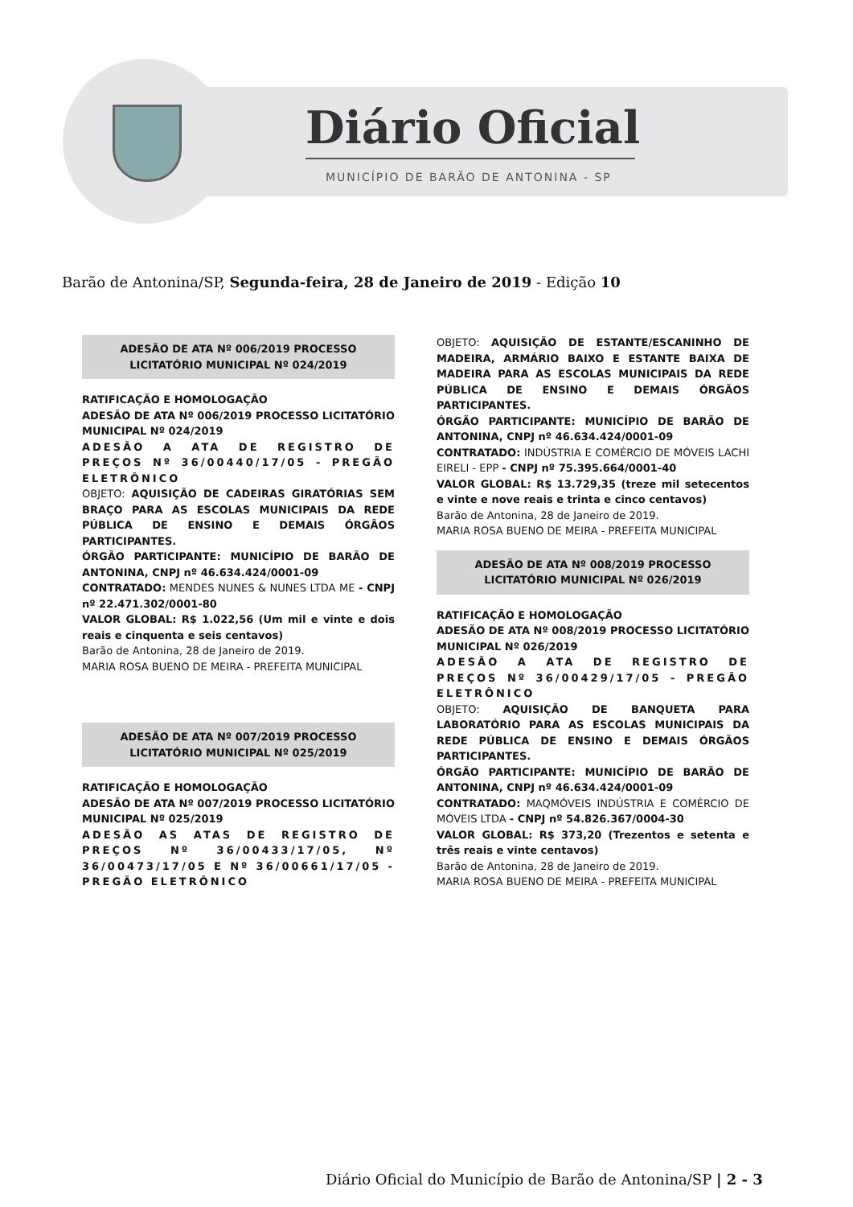Diário Oficial
MUNICÍPIO DE BARÃO DE ANTONINA - SP
Barão de Antonina/SP, Segunda-feira, 28 de Janeiro de 2019 - Edição 10
ADESÃO DE ATA Nº 006/2019 PROCESSO LICITATÓRIO MUNICIPAL Nº 024/2019
RATIFICAÇÃO E HOMOLOGAÇÃO
ADESÃO DE ATA Nº 006/2019 PROCESSO LICITATÓRIO MUNICIPAL Nº 024/2019
ADESÃO A ATA DE REGISTRO DE PREÇOS Nº 36/00440/17/05 - PREGÃO ELETRÔNICO
OBJETO: AQUISIÇÃO DE CADEIRAS GIRATÓRIAS SEM BRAÇO PARA AS ESCOLAS MUNICIPAIS DA REDE PÚBLICA DE ENSINO E DEMAIS ÓRGÃOS PARTICIPANTES.
ÓRGÃO PARTICIPANTE: MUNICÍPIO DE BARÃO DE ANTONINA, CNPJ nº 46.634.424/0001-09
CONTRATADO: MENDES NUNES & NUNES LTDA ME - CNPJ nº 22.471.302/0001-80
VALOR GLOBAL: R$ 1.022,56 (Um mil e vinte e dois reais e cinquenta e seis centavos)
Barão de Antonina, 28 de Janeiro de 2019.
MARIA ROSA BUENO DE MEIRA - PREFEITA MUNICIPAL
ADESÃO DE ATA Nº 007/2019 PROCESSO LICITATÓRIO MUNICIPAL Nº 025/2019
RATIFICAÇÃO E HOMOLOGAÇÃO
ADESÃO DE ATA Nº 007/2019 PROCESSO LICITATÓRIO MUNICIPAL Nº 025/2019
ADESÃO AS ATAS DE REGISTRO DE PREÇOS Nº 36/00433/17/05, Nº 36/00473/17/05 E Nº 36/00661/17/05 - PREGÃO ELETRÔNICO
OBJETO: AQUISIÇÃO DE ESTANTE/ESCANINHO DE MADEIRA, ARMÁRIO BAIXO E ESTANTE BAIXA DE MADEIRA PARA AS ESCOLAS MUNICIPAIS DA REDE PÚBLICA DE ENSINO E DEMAIS ÓRGÃOS PARTICIPANTES.
ÓRGÃO PARTICIPANTE: MUNICÍPIO DE BARÃO DE ANTONINA, CNPJ nº 46.634.424/0001-09
CONTRATADO: INDÚSTRIA E COMÉRCIO DE MÓVEIS LACHI EIRELI - EPP - CNPJ nº 75.395.664/0001-40
VALOR GLOBAL: R$ 13.729,35 (treze mil setecentos e vinte e nove reais e trinta e cinco centavos)
Barão de Antonina, 28 de Janeiro de 2019.
MARIA ROSA BUENO DE MEIRA - PREFEITA MUNICIPAL
ADESÃO DE ATA Nº 008/2019 PROCESSO LICITATÓRIO MUNICIPAL Nº 026/2019
RATIFICAÇÃO E HOMOLOGAÇÃO
ADESÃO DE ATA Nº 008/2019 PROCESSO LICITATÓRIO MUNICIPAL Nº 026/2019
ADESÃO A ATA DE REGISTRO DE PREÇOS Nº 36/00429/17/05 - PREGÃO ELETRÔNICO
OBJETO: AQUISIÇÃO DE BANQUETA PARA LABORATÓRIO PARA AS ESCOLAS MUNICIPAIS DA REDE PÚBLICA DE ENSINO E DEMAIS ÓRGÃOS PARTICIPANTES.
ÓRGÃO PARTICIPANTE: MUNICÍPIO DE BARÃO DE ANTONINA, CNPJ nº 46.634.424/0001-09
CONTRATADO: MAQMÓVEIS INDÚSTRIA E COMÉRCIO DE MÓVEIS LTDA - CNPJ nº 54.826.367/0004-30
VALOR GLOBAL: R$ 373,20 (Trezentos e setenta e três reais e vinte centavos)
Barão de Antonina, 28 de Janeiro de 2019.
MARIA ROSA BUENO DE MEIRA - PREFEITA MUNICIPAL
Diário Oficial do Município de Barão de Antonina/SP | 2 - 3